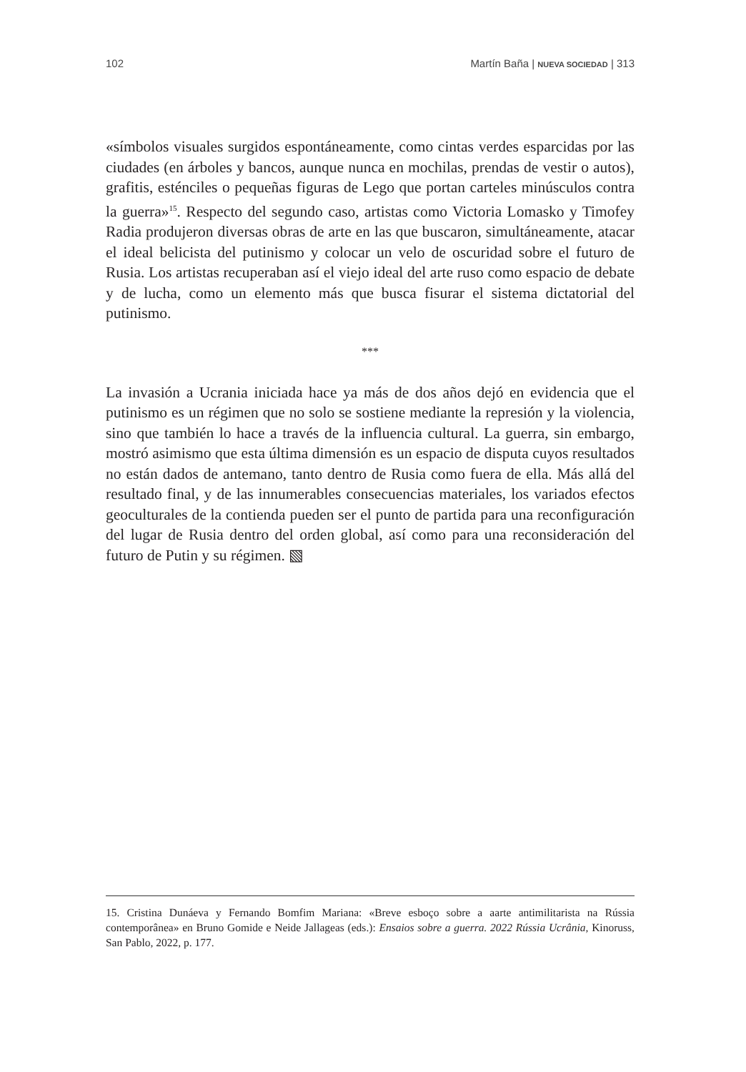102 Martín Baña | NUEVA SOCIEDAD | 313
«símbolos visuales surgidos espontáneamente, como cintas verdes esparcidas por las ciudades (en árboles y bancos, aunque nunca en mochilas, prendas de vestir o autos), grafitis, esténciles o pequeñas figuras de Lego que portan carteles minúsculos contra la guerra»<sup>15</sup>. Respecto del segundo caso, artistas como Victoria Lomasko y Timofey Radia produjeron diversas obras de arte en las que buscaron, simultáneamente, atacar el ideal belicista del putinismo y colocar un velo de oscuridad sobre el futuro de Rusia. Los artistas recuperaban así el viejo ideal del arte ruso como espacio de debate y de lucha, como un elemento más que busca fisurar el sistema dictatorial del putinismo.
***
La invasión a Ucrania iniciada hace ya más de dos años dejó en evidencia que el putinismo es un régimen que no solo se sostiene mediante la represión y la violencia, sino que también lo hace a través de la influencia cultural. La guerra, sin embargo, mostró asimismo que esta última dimensión es un espacio de disputa cuyos resultados no están dados de antemano, tanto dentro de Rusia como fuera de ella. Más allá del resultado final, y de las innumerables consecuencias materiales, los variados efectos geoculturales de la contienda pueden ser el punto de partida para una reconfiguración del lugar de Rusia dentro del orden global, así como para una reconsideración del futuro de Putin y su régimen. ▧
15. Cristina Dunáeva y Fernando Bomfim Mariana: «Breve esboço sobre a aarte antimilitarista na Rússia contemporânea» en Bruno Gomide e Neide Jallageas (eds.): Ensaios sobre a guerra. 2022 Rússia Ucrânia, Kinoruss, San Pablo, 2022, p. 177.